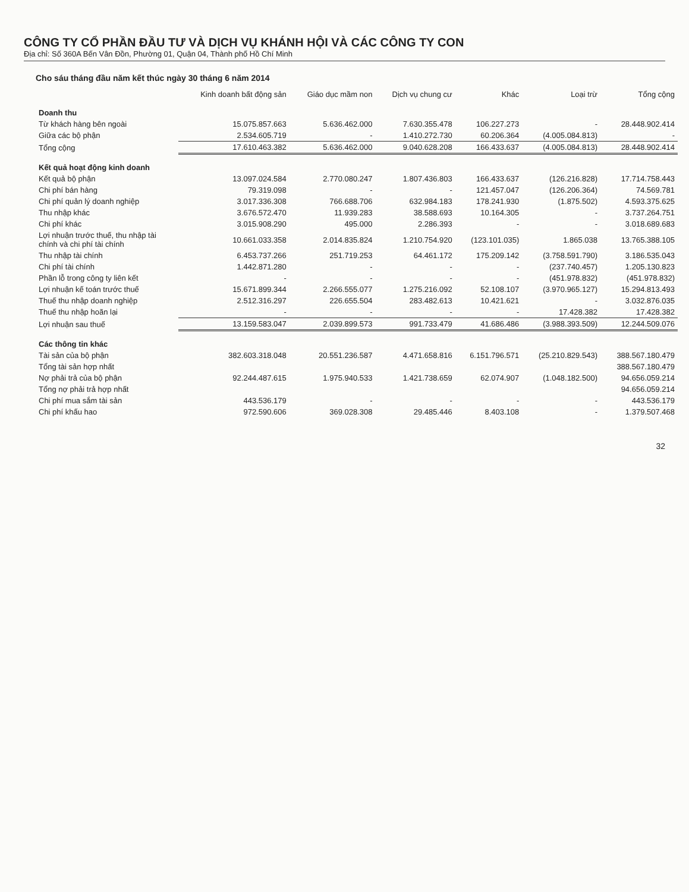CÔNG TY CỔ PHẦN ĐẦU TƯ VÀ DỊCH VỤ KHÁNH HỘI VÀ CÁC CÔNG TY CON
Địa chỉ: Số 360A Bến Vân Đồn, Phường 01, Quận 04, Thành phố Hồ Chí Minh
Cho sáu tháng đầu năm kết thúc ngày 30 tháng 6 năm 2014
| | Kinh doanh bất động sản | Giáo dục mầm non | Dịch vụ chung cư | Khác | Loại trừ | Tổng cộng |
| --- | --- | --- | --- | --- | --- | --- |
| Doanh thu | | | | | | |
| Từ khách hàng bên ngoài | 15.075.857.663 | 5.636.462.000 | 7.630.355.478 | 106.227.273 | - | 28.448.902.414 |
| Giữa các bộ phận | 2.534.605.719 | - | 1.410.272.730 | 60.206.364 | (4.005.084.813) | - |
| Tổng cộng | 17.610.463.382 | 5.636.462.000 | 9.040.628.208 | 166.433.637 | (4.005.084.813) | 28.448.902.414 |
| Kết quả hoạt động kinh doanh | | | | | | |
| Kết quả bộ phận | 13.097.024.584 | 2.770.080.247 | 1.807.436.803 | 166.433.637 | (126.216.828) | 17.714.758.443 |
| Chi phí bán hàng | 79.319.098 | - | - | 121.457.047 | (126.206.364) | 74.569.781 |
| Chi phí quản lý doanh nghiệp | 3.017.336.308 | 766.688.706 | 632.984.183 | 178.241.930 | (1.875.502) | 4.593.375.625 |
| Thu nhập khác | 3.676.572.470 | 11.939.283 | 38.588.693 | 10.164.305 | - | 3.737.264.751 |
| Chi phí khác | 3.015.908.290 | 495.000 | 2.286.393 | - | - | 3.018.689.683 |
| Lợi nhuận trước thuế, thu nhập tài chính và chi phí tài chính | 10.661.033.358 | 2.014.835.824 | 1.210.754.920 | (123.101.035) | 1.865.038 | 13.765.388.105 |
| Thu nhập tài chính | 6.453.737.266 | 251.719.253 | 64.461.172 | 175.209.142 | (3.758.591.790) | 3.186.535.043 |
| Chi phí tài chính | 1.442.871.280 | - | - | - | (237.740.457) | 1.205.130.823 |
| Phần lỗ trong công ty liên kết | - | - | - | - | (451.978.832) | (451.978.832) |
| Lợi nhuận kế toán trước thuế | 15.671.899.344 | 2.266.555.077 | 1.275.216.092 | 52.108.107 | (3.970.965.127) | 15.294.813.493 |
| Thuế thu nhập doanh nghiệp | 2.512.316.297 | 226.655.504 | 283.482.613 | 10.421.621 | - | 3.032.876.035 |
| Thuế thu nhập hoãn lại | - | - | - | - | 17.428.382 | 17.428.382 |
| Lợi nhuận sau thuế | 13.159.583.047 | 2.039.899.573 | 991.733.479 | 41.686.486 | (3.988.393.509) | 12.244.509.076 |
| Các thông tin khác | | | | | | |
| Tài sản của bộ phận | 382.603.318.048 | 20.551.236.587 | 4.471.658.816 | 6.151.796.571 | (25.210.829.543) | 388.567.180.479 |
| Tổng tài sản hợp nhất | | | | | | 388.567.180.479 |
| Nợ phải trả của bộ phận | 92.244.487.615 | 1.975.940.533 | 1.421.738.659 | 62.074.907 | (1.048.182.500) | 94.656.059.214 |
| Tổng nợ phải trả hợp nhất | | | | | | 94.656.059.214 |
| Chi phí mua sắm tài sản | 443.536.179 | - | - | - | - | 443.536.179 |
| Chi phí khấu hao | 972.590.606 | 369.028.308 | 29.485.446 | 8.403.108 | - | 1.379.507.468 |
32